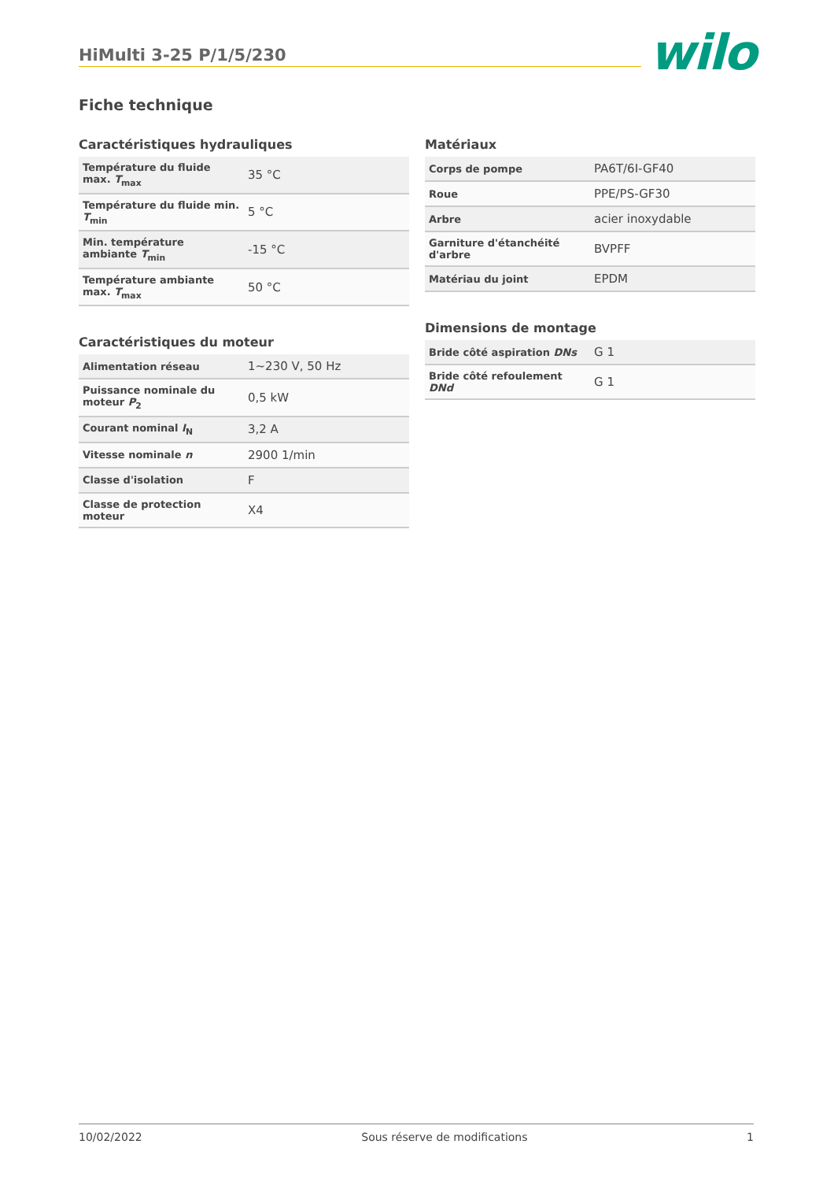HiMulti 3-25 P/1/5/230
wilo
Fiche technique
Caractéristiques hydrauliques
| Température du fluide max. T<sub>max</sub> | 35 °C |
| Température du fluide min. T<sub>min</sub> | 5 °C |
| Min. température ambiante T<sub>min</sub> | -15 °C |
| Température ambiante max. T<sub>max</sub> | 50 °C |
Caractéristiques du moteur
| Alimentation réseau | 1~230 V, 50 Hz |
| Puissance nominale du moteur P<sub>2</sub> | 0,5 kW |
| Courant nominal I<sub>N</sub> | 3,2 A |
| Vitesse nominale n | 2900 1/min |
| Classe d'isolation | F |
| Classe de protection moteur | X4 |
Matériaux
| Corps de pompe | PA6T/6I-GF40 |
| Roue | PPE/PS-GF30 |
| Arbre | acier inoxydable |
| Garniture d'étanchéité d'arbre | BVPFF |
| Matériau du joint | EPDM |
Dimensions de montage
| Bride côté aspiration DNs | G 1 |
| Bride côté refoulement DNd | G 1 |
10/02/2022 Sous réserve de modifications 1